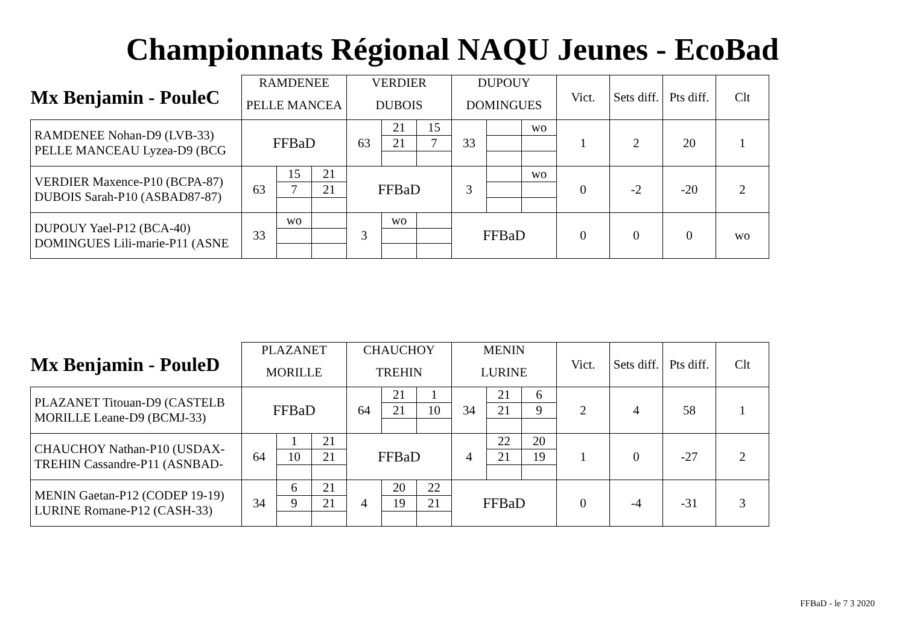Championnats Régional NAQU Jeunes - EcoBad
| Mx Benjamin - PouleC | RAMDENEE | | | VERDIER | | | DUPOUY | | | Vict. | Sets diff. | Pts diff. | Clt |
| | PELLE MANCEA | | | DUBOIS | | | DOMINGUES | | | | | | |
| RAMDENEE Nohan-D9 (LVB-33) PELLE MANCEAU Lyzea-D9 (BCG | FFBaD | | | 63 | 21 | 15 | 33 | | wo | 1 | 2 | 20 | 1 |
| | | | | | 21 | 7 | | | | | | | |
| VERDIER Maxence-P10 (BCPA-87) DUBOIS Sarah-P10 (ASBAD87-87) | 63 | 15 | 21 | FFBaD | | | 3 | | wo | 0 | -2 | -20 | 2 |
| | | 7 | 21 | | | | | | | | | | |
| DUPOUY Yael-P12 (BCA-40) DOMINGUES Lili-marie-P11 (ASNE | 33 | wo | | 3 | wo | | FFBaD | | | 0 | 0 | 0 | wo |
| Mx Benjamin - PouleD | PLAZANET | | | CHAUCHOY | | | MENIN | | | Vict. | Sets diff. | Pts diff. | Clt |
| | MORILLE | | | TREHIN | | | LURINE | | | | | | |
| PLAZANET Titouan-D9 (CASTELB MORILLE Leane-D9 (BCMJ-33) | FFBaD | | | 64 | 21 | 1 | 34 | 21 | 6 | 2 | 4 | 58 | 1 |
| | | | | | 21 | 10 | | 21 | 9 | | | | |
| CHAUCHOY Nathan-P10 (USDAX- TREHIN Cassandre-P11 (ASNBAD- | 64 | 1 | 21 | FFBaD | | | 4 | 22 | 20 | 1 | 0 | -27 | 2 |
| | | 10 | 21 | | | | | 21 | 19 | | | | |
| MENIN Gaetan-P12 (CODEP 19-19) LURINE Romane-P12 (CASH-33) | 34 | 6 | 21 | 4 | 20 | 22 | FFBaD | | | 0 | -4 | -31 | 3 |
| | | 9 | 21 | | 19 | 21 | | | | | | | |
FFBaD - le 7 3 2020